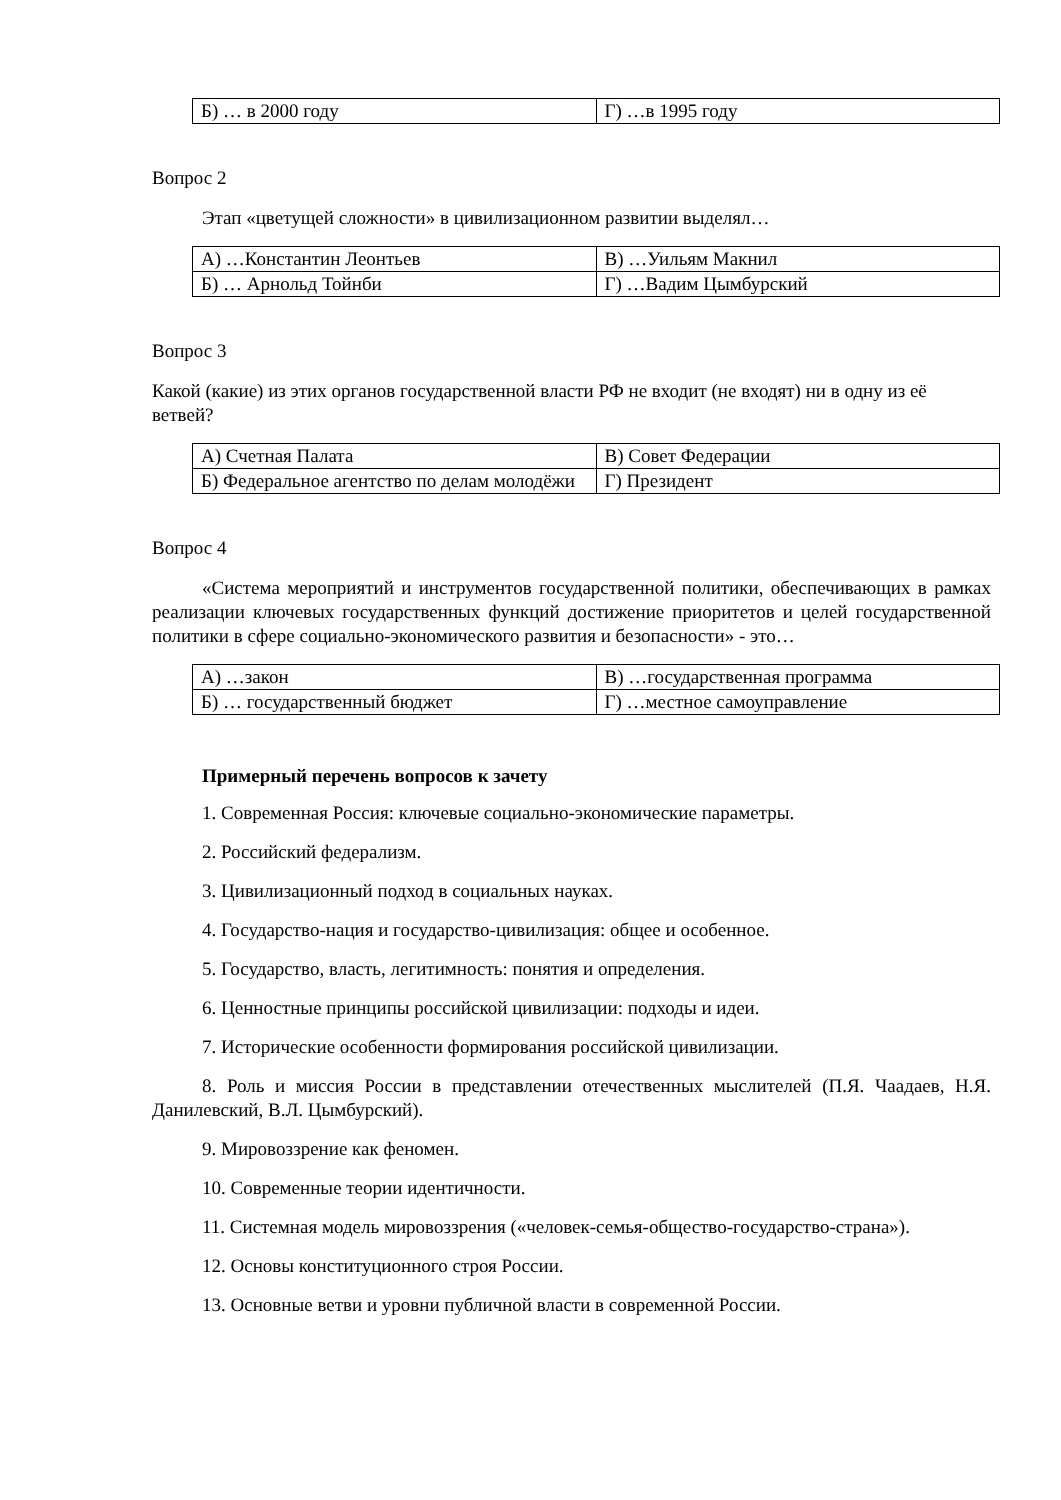| Б) … в 2000 году | Г) …в 1995 году |
Вопрос 2
Этап «цветущей сложности» в цивилизационном развитии выделял…
| А) …Константин Леонтьев | В) …Уильям Макнил |
| Б) … Арнольд Тойнби | Г) …Вадим Цымбурский |
Вопрос 3
Какой (какие) из этих органов государственной власти РФ не входит (не входят) ни в одну из её ветвей?
| А) Счетная Палата | В) Совет Федерации |
| Б) Федеральное агентство по делам молодёжи | Г) Президент |
Вопрос 4
«Система мероприятий и инструментов государственной политики, обеспечивающих в рамках реализации ключевых государственных функций достижение приоритетов и целей государственной политики в сфере социально-экономического развития и безопасности» - это…
| А) …закон | В) …государственная программа |
| Б) … государственный бюджет | Г) …местное самоуправление |
Примерный перечень вопросов к зачету
1. Современная Россия: ключевые социально-экономические параметры.
2. Российский федерализм.
3. Цивилизационный подход в социальных науках.
4. Государство-нация и государство-цивилизация: общее и особенное.
5. Государство, власть, легитимность: понятия и определения.
6. Ценностные принципы российской цивилизации: подходы и идеи.
7. Исторические особенности формирования российской цивилизации.
8. Роль и миссия России в представлении отечественных мыслителей (П.Я. Чаадаев, Н.Я. Данилевский, В.Л. Цымбурский).
9. Мировоззрение как феномен.
10. Современные теории идентичности.
11. Системная модель мировоззрения («человек-семья-общество-государство-страна»).
12. Основы конституционного строя России.
13. Основные ветви и уровни публичной власти в современной России.